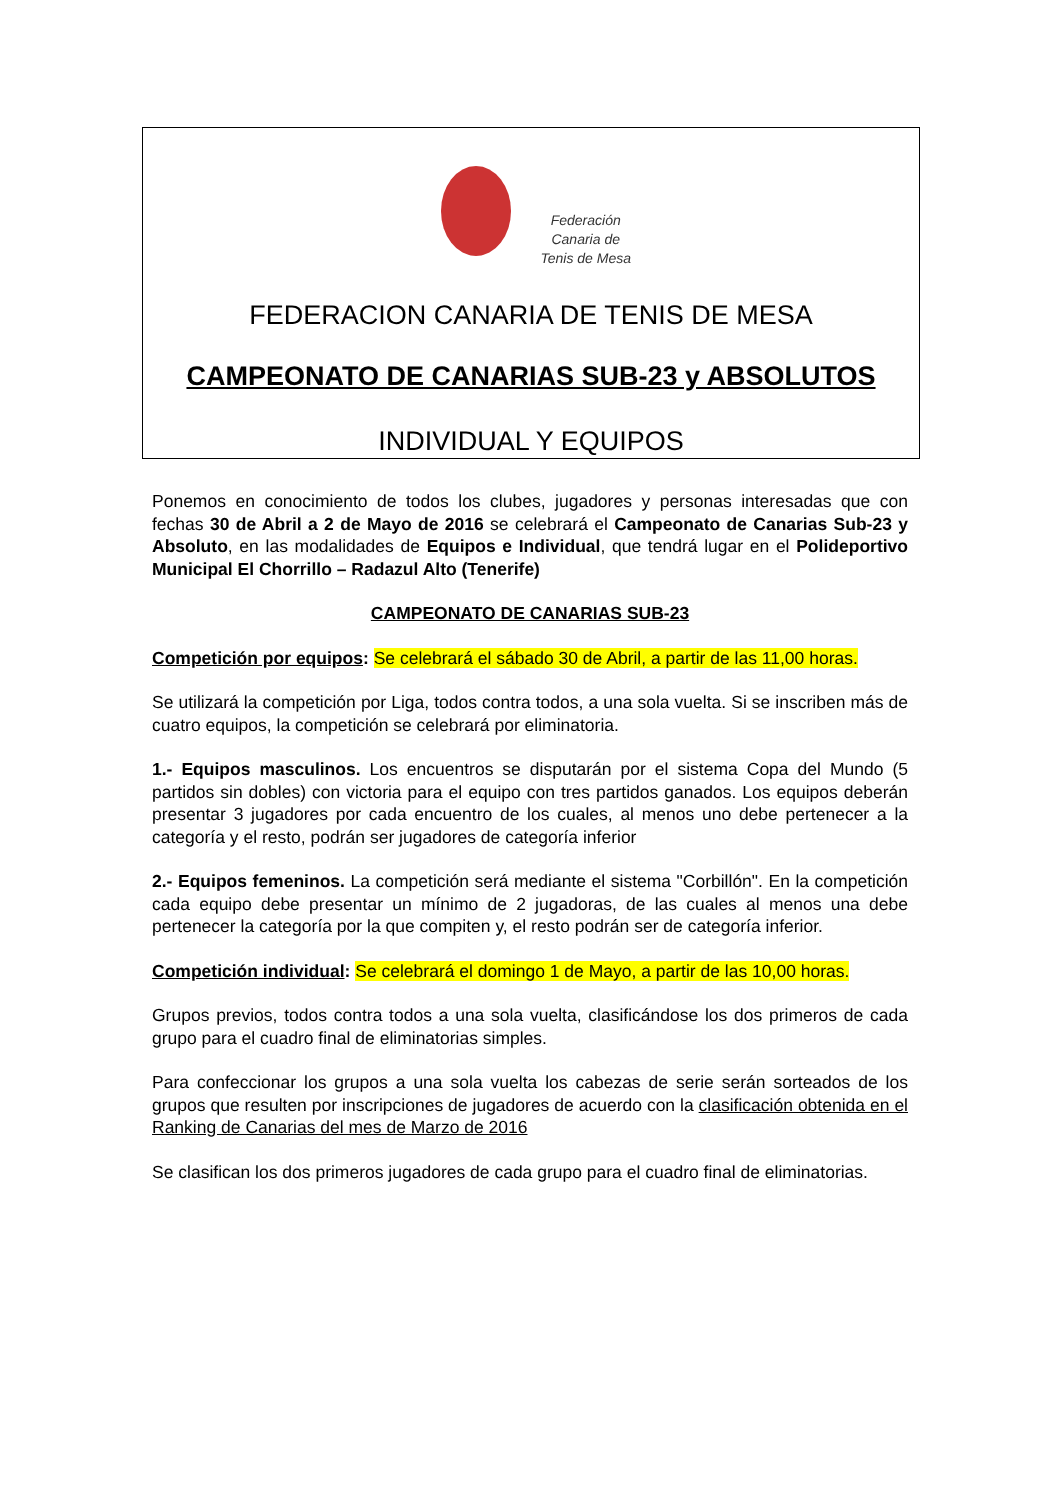Federación
Canaria de
Tenis de Mesa
FEDERACION CANARIA DE TENIS DE MESA
CAMPEONATO DE CANARIAS SUB-23 y ABSOLUTOS
INDIVIDUAL Y EQUIPOS
Ponemos en conocimiento de todos los clubes, jugadores y personas interesadas que con fechas 30 de Abril a 2 de Mayo de 2016 se celebrará el Campeonato de Canarias Sub-23 y Absoluto, en las modalidades de Equipos e Individual, que tendrá lugar en el Polideportivo Municipal El Chorrillo – Radazul Alto (Tenerife)
CAMPEONATO DE CANARIAS SUB-23
Competición por equipos: Se celebrará el sábado 30 de Abril, a partir de las 11,00 horas.
Se utilizará la competición por Liga, todos contra todos, a una sola vuelta. Si se inscriben más de cuatro equipos, la competición se celebrará por eliminatoria.
1.- Equipos masculinos. Los encuentros se disputarán por el sistema Copa del Mundo (5 partidos sin dobles) con victoria para el equipo con tres partidos ganados. Los equipos deberán presentar 3 jugadores por cada encuentro de los cuales, al menos uno debe pertenecer a la categoría y el resto, podrán ser jugadores de categoría inferior
2.- Equipos femeninos. La competición será mediante el sistema "Corbillón". En la competición cada equipo debe presentar un mínimo de 2 jugadoras, de las cuales al menos una debe pertenecer la categoría por la que compiten y, el resto podrán ser de categoría inferior.
Competición individual: Se celebrará el domingo 1 de Mayo, a partir de las 10,00 horas.
Grupos previos, todos contra todos a una sola vuelta, clasificándose los dos primeros de cada grupo para el cuadro final de eliminatorias simples.
Para confeccionar los grupos a una sola vuelta los cabezas de serie serán sorteados de los grupos que resulten por inscripciones de jugadores de acuerdo con la clasificación obtenida en el Ranking de Canarias del mes de Marzo de 2016
Se clasifican los dos primeros jugadores de cada grupo para el cuadro final de eliminatorias.